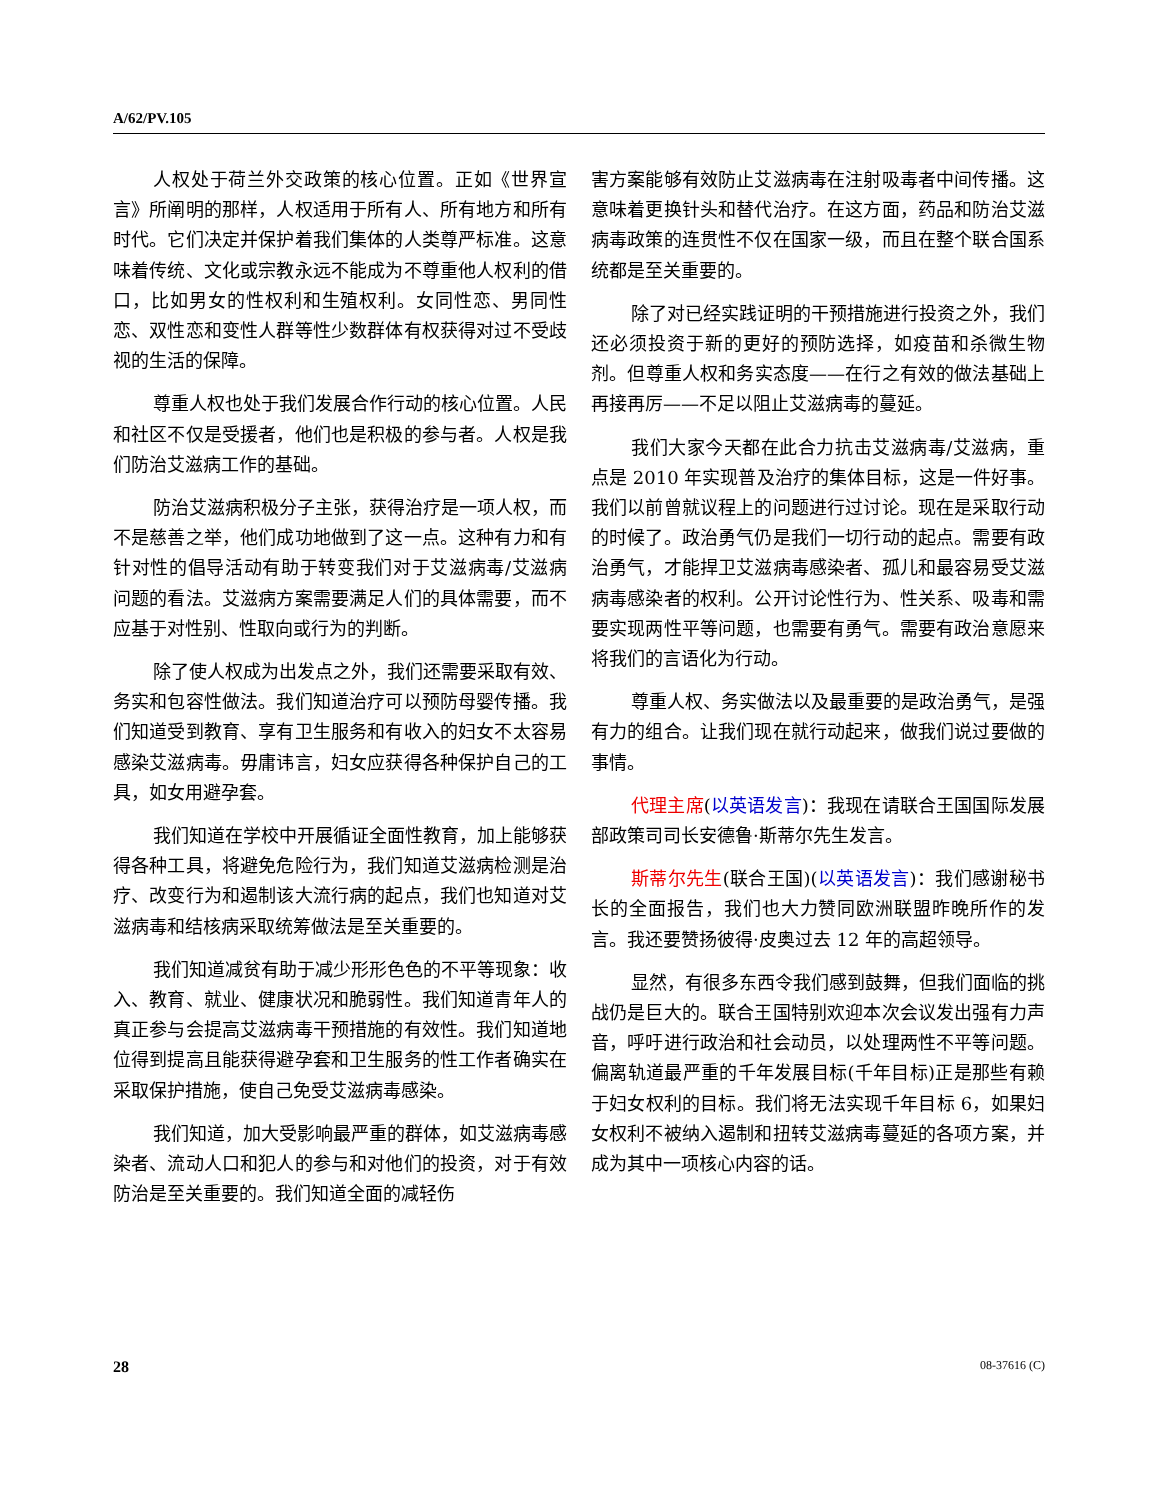A/62/PV.105
人权处于荷兰外交政策的核心位置。正如《世界宣言》所阐明的那样，人权适用于所有人、所有地方和所有时代。它们决定并保护着我们集体的人类尊严标准。这意味着传统、文化或宗教永远不能成为不尊重他人权利的借口，比如男女的性权利和生殖权利。女同性恋、男同性恋、双性恋和变性人群等性少数群体有权获得对过不受歧视的生活的保障。
尊重人权也处于我们发展合作行动的核心位置。人民和社区不仅是受援者，他们也是积极的参与者。人权是我们防治艾滋病工作的基础。
防治艾滋病积极分子主张，获得治疗是一项人权，而不是慈善之举，他们成功地做到了这一点。这种有力和有针对性的倡导活动有助于转变我们对于艾滋病毒/艾滋病问题的看法。艾滋病方案需要满足人们的具体需要，而不应基于对性别、性取向或行为的判断。
除了使人权成为出发点之外，我们还需要采取有效、务实和包容性做法。我们知道治疗可以预防母婴传播。我们知道受到教育、享有卫生服务和有收入的妇女不太容易感染艾滋病毒。毋庸讳言，妇女应获得各种保护自己的工具，如女用避孕套。
我们知道在学校中开展循证全面性教育，加上能够获得各种工具，将避免危险行为，我们知道艾滋病检测是治疗、改变行为和遏制该大流行病的起点，我们也知道对艾滋病毒和结核病采取统筹做法是至关重要的。
我们知道减贫有助于减少形形色色的不平等现象：收入、教育、就业、健康状况和脆弱性。我们知道青年人的真正参与会提高艾滋病毒干预措施的有效性。我们知道地位得到提高且能获得避孕套和卫生服务的性工作者确实在采取保护措施，使自己免受艾滋病毒感染。
我们知道，加大受影响最严重的群体，如艾滋病毒感染者、流动人口和犯人的参与和对他们的投资，对于有效防治是至关重要的。我们知道全面的减轻伤
害方案能够有效防止艾滋病毒在注射吸毒者中间传播。这意味着更换针头和替代治疗。在这方面，药品和防治艾滋病毒政策的连贯性不仅在国家一级，而且在整个联合国系统都是至关重要的。
除了对已经实践证明的干预措施进行投资之外，我们还必须投资于新的更好的预防选择，如疫苗和杀微生物剂。但尊重人权和务实态度——在行之有效的做法基础上再接再厉——不足以阻止艾滋病毒的蔓延。
我们大家今天都在此合力抗击艾滋病毒/艾滋病，重点是 2010 年实现普及治疗的集体目标，这是一件好事。我们以前曾就议程上的问题进行过讨论。现在是采取行动的时候了。政治勇气仍是我们一切行动的起点。需要有政治勇气，才能捍卫艾滋病毒感染者、孤儿和最容易受艾滋病毒感染者的权利。公开讨论性行为、性关系、吸毒和需要实现两性平等问题，也需要有勇气。需要有政治意愿来将我们的言语化为行动。
尊重人权、务实做法以及最重要的是政治勇气，是强有力的组合。让我们现在就行动起来，做我们说过要做的事情。
代理主席(以英语发言)：我现在请联合王国国际发展部政策司司长安德鲁·斯蒂尔先生发言。
斯蒂尔先生(联合王国)(以英语发言)：我们感谢秘书长的全面报告，我们也大力赞同欧洲联盟昨晚所作的发言。我还要赞扬彼得·皮奥过去 12 年的高超领导。
显然，有很多东西令我们感到鼓舞，但我们面临的挑战仍是巨大的。联合王国特别欢迎本次会议发出强有力声音，呼吁进行政治和社会动员，以处理两性不平等问题。偏离轨道最严重的千年发展目标(千年目标)正是那些有赖于妇女权利的目标。我们将无法实现千年目标 6，如果妇女权利不被纳入遏制和扭转艾滋病毒蔓延的各项方案，并成为其中一项核心内容的话。
28 08-37616 (C)